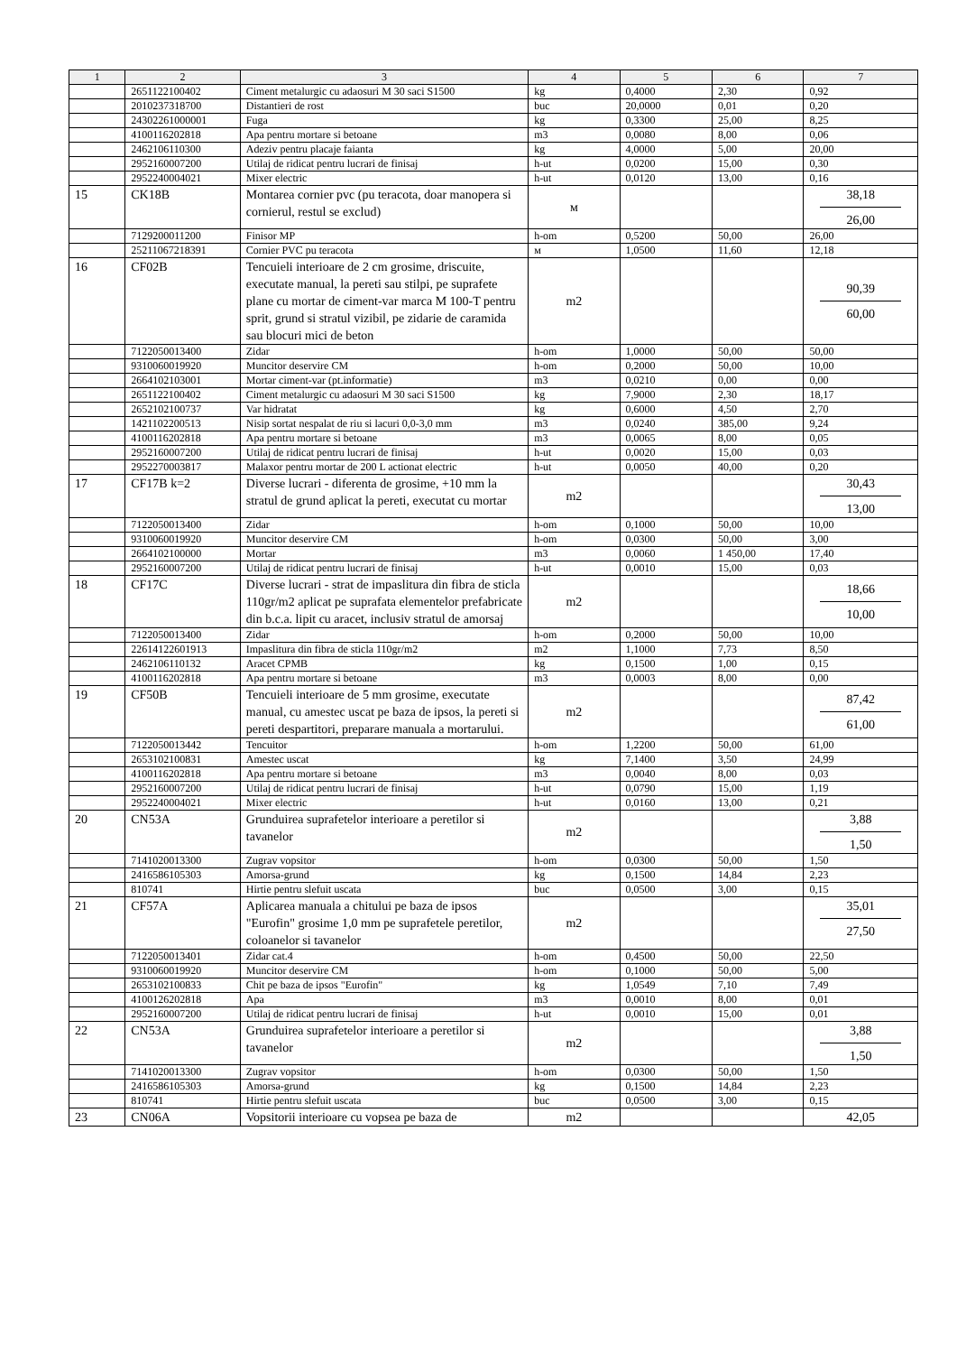| 1 | 2 | 3 | 4 | 5 | 6 | 7 |
| --- | --- | --- | --- | --- | --- | --- |
| | 2651122100402 | Ciment metalurgic cu adaosuri M 30 saci S1500 | kg | 0,4000 | 2,30 | 0,92 |
| | 2010237318700 | Distantieri de rost | buc | 20,0000 | 0,01 | 0,20 |
| | 24302261000001 | Fuga | kg | 0,3300 | 25,00 | 8,25 |
| | 4100116202818 | Apa pentru mortare si betoane | m3 | 0,0080 | 8,00 | 0,06 |
| | 2462106110300 | Adeziv pentru placaje faianta | kg | 4,0000 | 5,00 | 20,00 |
| | 2952160007200 | Utilaj de ridicat pentru lucrari de finisaj | h-ut | 0,0200 | 15,00 | 0,30 |
| | 2952240004021 | Mixer electric | h-ut | 0,0120 | 13,00 | 0,16 |
| 15 | CK18B | Montarea cornier pvc (pu teracota, doar manopera si cornierul, restul se exclud) | м | | | 38,18 26,00 |
| | 7129200011200 | Finisor MP | h-om | 0,5200 | 50,00 | 26,00 |
| | 25211067218391 | Cornier PVC pu teracota | м | 1,0500 | 11,60 | 12,18 |
| 16 | CF02B | Tencuieli interioare de 2 cm grosime, driscuite, executate manual, la pereti sau stilpi, pe suprafete plane cu mortar de ciment-var marca M 100-T pentru sprit, grund si stratul vizibil, pe zidarie de caramida sau blocuri mici de beton | m2 | | | 90,39 60,00 |
| | 7122050013400 | Zidar | h-om | 1,0000 | 50,00 | 50,00 |
| | 9310060019920 | Muncitor deservire CM | h-om | 0,2000 | 50,00 | 10,00 |
| | 2664102103001 | Mortar ciment-var (pt.informatie) | m3 | 0,0210 | 0,00 | 0,00 |
| | 2651122100402 | Ciment metalurgic cu adaosuri M 30 saci S1500 | kg | 7,9000 | 2,30 | 18,17 |
| | 2652102100737 | Var hidratat | kg | 0,6000 | 4,50 | 2,70 |
| | 1421102200513 | Nisip sortat nespalat de riu si lacuri 0,0-3,0 mm | m3 | 0,0240 | 385,00 | 9,24 |
| | 4100116202818 | Apa pentru mortare si betoane | m3 | 0,0065 | 8,00 | 0,05 |
| | 2952160007200 | Utilaj de ridicat pentru lucrari de finisaj | h-ut | 0,0020 | 15,00 | 0,03 |
| | 2952270003817 | Malaxor pentru mortar de 200 L actionat electric | h-ut | 0,0050 | 40,00 | 0,20 |
| 17 | CF17B k=2 | Diverse lucrari - diferenta de grosime, +10 mm la stratul de grund aplicat la pereti, executat cu mortar | m2 | | | 30,43 13,00 |
| | 7122050013400 | Zidar | h-om | 0,1000 | 50,00 | 10,00 |
| | 9310060019920 | Muncitor deservire CM | h-om | 0,0300 | 50,00 | 3,00 |
| | 2664102100000 | Mortar | m3 | 0,0060 | 1 450,00 | 17,40 |
| | 2952160007200 | Utilaj de ridicat pentru lucrari de finisaj | h-ut | 0,0010 | 15,00 | 0,03 |
| 18 | CF17C | Diverse lucrari - strat de impaslitura din fibra de sticla 110gr/m2 aplicat pe suprafata elementelor prefabricate din b.c.a. lipit cu aracet, inclusiv stratul de amorsaj | m2 | | | 18,66 10,00 |
| | 7122050013400 | Zidar | h-om | 0,2000 | 50,00 | 10,00 |
| | 22614122601913 | Impaslitura din fibra de sticla 110gr/m2 | m2 | 1,1000 | 7,73 | 8,50 |
| | 2462106110132 | Aracet CPMB | kg | 0,1500 | 1,00 | 0,15 |
| | 4100116202818 | Apa pentru mortare si betoane | m3 | 0,0003 | 8,00 | 0,00 |
| 19 | CF50B | Tencuieli interioare de 5 mm grosime, executate manual, cu amestec uscat pe baza de ipsos, la pereti si pereti despartitori, preparare manuala a mortarului. | m2 | | | 87,42 61,00 |
| | 7122050013442 | Tencuitor | h-om | 1,2200 | 50,00 | 61,00 |
| | 2653102100831 | Amestec uscat | kg | 7,1400 | 3,50 | 24,99 |
| | 4100116202818 | Apa pentru mortare si betoane | m3 | 0,0040 | 8,00 | 0,03 |
| | 2952160007200 | Utilaj de ridicat pentru lucrari de finisaj | h-ut | 0,0790 | 15,00 | 1,19 |
| | 2952240004021 | Mixer electric | h-ut | 0,0160 | 13,00 | 0,21 |
| 20 | CN53A | Grunduirea suprafetelor interioare a peretilor si tavanelor | m2 | | | 3,88 1,50 |
| | 7141020013300 | Zugrav vopsitor | h-om | 0,0300 | 50,00 | 1,50 |
| | 2416586105303 | Amorsa-grund | kg | 0,1500 | 14,84 | 2,23 |
| | 810741 | Hirtie pentru slefuit uscata | buc | 0,0500 | 3,00 | 0,15 |
| 21 | CF57A | Aplicarea manuala a chitului pe baza de ipsos "Eurofin" grosime 1,0 mm pe suprafetele peretilor, coloanelor si tavanelor | m2 | | | 35,01 27,50 |
| | 7122050013401 | Zidar cat.4 | h-om | 0,4500 | 50,00 | 22,50 |
| | 9310060019920 | Muncitor deservire CM | h-om | 0,1000 | 50,00 | 5,00 |
| | 2653102100833 | Chit pe baza de ipsos "Eurofin" | kg | 1,0549 | 7,10 | 7,49 |
| | 4100126202818 | Apa | m3 | 0,0010 | 8,00 | 0,01 |
| | 2952160007200 | Utilaj de ridicat pentru lucrari de finisaj | h-ut | 0,0010 | 15,00 | 0,01 |
| 22 | CN53A | Grunduirea suprafetelor interioare a peretilor si tavanelor | m2 | | | 3,88 1,50 |
| | 7141020013300 | Zugrav vopsitor | h-om | 0,0300 | 50,00 | 1,50 |
| | 2416586105303 | Amorsa-grund | kg | 0,1500 | 14,84 | 2,23 |
| | 810741 | Hirtie pentru slefuit uscata | buc | 0,0500 | 3,00 | 0,15 |
| 23 | CN06A | Vopsitorii interioare cu vopsea pe baza de | m2 | | | 42,05 |